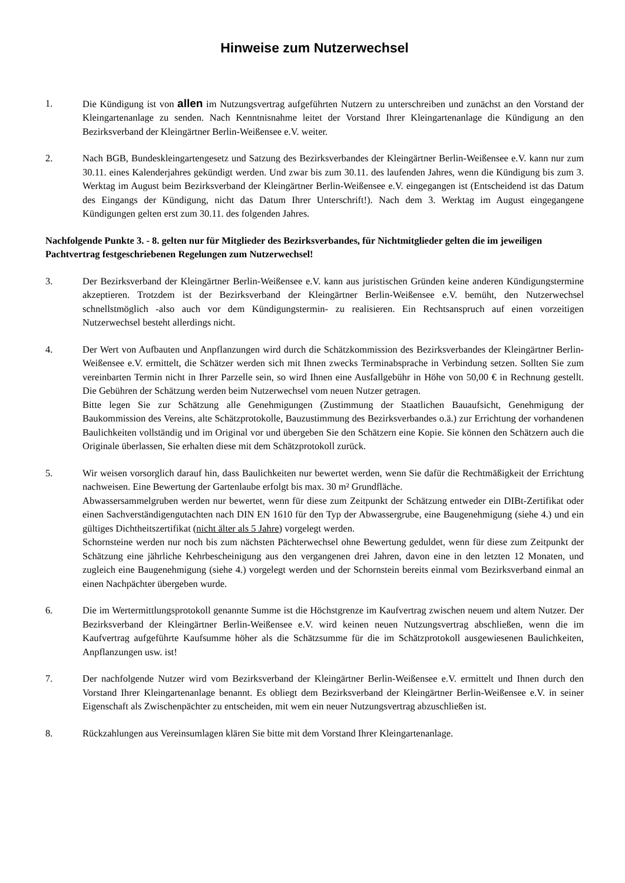Hinweise zum Nutzerwechsel
1. Die Kündigung ist von allen im Nutzungsvertrag aufgeführten Nutzern zu unterschreiben und zunächst an den Vorstand der Kleingartenanlage zu senden. Nach Kenntnisnahme leitet der Vorstand Ihrer Kleingartenanlage die Kündigung an den Bezirksverband der Kleingärtner Berlin-Weißensee e.V. weiter.
2. Nach BGB, Bundeskleingartengesetz und Satzung des Bezirksverbandes der Kleingärtner Berlin-Weißensee e.V. kann nur zum 30.11. eines Kalenderjahres gekündigt werden. Und zwar bis zum 30.11. des laufenden Jahres, wenn die Kündigung bis zum 3. Werktag im August beim Bezirksverband der Kleingärtner Berlin-Weißensee e.V. eingegangen ist (Entscheidend ist das Datum des Eingangs der Kündigung, nicht das Datum Ihrer Unterschrift!). Nach dem 3. Werktag im August eingegangene Kündigungen gelten erst zum 30.11. des folgenden Jahres.
Nachfolgende Punkte 3. - 8. gelten nur für Mitglieder des Bezirksverbandes, für Nichtmitglieder gelten die im jeweiligen Pachtvertrag festgeschriebenen Regelungen zum Nutzerwechsel!
3. Der Bezirksverband der Kleingärtner Berlin-Weißensee e.V. kann aus juristischen Gründen keine anderen Kündigungstermine akzeptieren. Trotzdem ist der Bezirksverband der Kleingärtner Berlin-Weißensee e.V. bemüht, den Nutzerwechsel schnellstmöglich -also auch vor dem Kündigungstermin- zu realisieren. Ein Rechtsanspruch auf einen vorzeitigen Nutzerwechsel besteht allerdings nicht.
4. Der Wert von Aufbauten und Anpflanzungen wird durch die Schätzkommission des Bezirksverbandes der Kleingärtner Berlin-Weißensee e.V. ermittelt, die Schätzer werden sich mit Ihnen zwecks Terminabsprache in Verbindung setzen. Sollten Sie zum vereinbarten Termin nicht in Ihrer Parzelle sein, so wird Ihnen eine Ausfallgebühr in Höhe von 50,00 € in Rechnung gestellt. Die Gebühren der Schätzung werden beim Nutzerwechsel vom neuen Nutzer getragen.
Bitte legen Sie zur Schätzung alle Genehmigungen (Zustimmung der Staatlichen Bauaufsicht, Genehmigung der Baukommission des Vereins, alte Schätzprotokolle, Bauzustimmung des Bezirksverbandes o.ä.) zur Errichtung der vorhandenen Baulichkeiten vollständig und im Original vor und übergeben Sie den Schätzern eine Kopie. Sie können den Schätzern auch die Originale überlassen, Sie erhalten diese mit dem Schätzprotokoll zurück.
5. Wir weisen vorsorglich darauf hin, dass Baulichkeiten nur bewertet werden, wenn Sie dafür die Rechtmäßigkeit der Errichtung nachweisen. Eine Bewertung der Gartenlaube erfolgt bis max. 30 m² Grundfläche.
Abwassersammelgruben werden nur bewertet, wenn für diese zum Zeitpunkt der Schätzung entweder ein DIBt-Zertifikat oder einen Sachverständigengutachten nach DIN EN 1610 für den Typ der Abwassergrube, eine Baugenehmigung (siehe 4.) und ein gültiges Dichtheitszertifikat (nicht älter als 5 Jahre) vorgelegt werden.
Schornsteine werden nur noch bis zum nächsten Pächterwechsel ohne Bewertung geduldet, wenn für diese zum Zeitpunkt der Schätzung eine jährliche Kehrbescheinigung aus den vergangenen drei Jahren, davon eine in den letzten 12 Monaten, und zugleich eine Baugenehmigung (siehe 4.) vorgelegt werden und der Schornstein bereits einmal vom Bezirksverband einmal an einen Nachpächter übergeben wurde.
6. Die im Wertermittlungsprotokoll genannte Summe ist die Höchstgrenze im Kaufvertrag zwischen neuem und altem Nutzer. Der Bezirksverband der Kleingärtner Berlin-Weißensee e.V. wird keinen neuen Nutzungsvertrag abschließen, wenn die im Kaufvertrag aufgeführte Kaufsumme höher als die Schätzsumme für die im Schätzprotokoll ausgewiesenen Baulichkeiten, Anpflanzungen usw. ist!
7. Der nachfolgende Nutzer wird vom Bezirksverband der Kleingärtner Berlin-Weißensee e.V. ermittelt und Ihnen durch den Vorstand Ihrer Kleingartenanlage benannt. Es obliegt dem Bezirksverband der Kleingärtner Berlin-Weißensee e.V. in seiner Eigenschaft als Zwischenpächter zu entscheiden, mit wem ein neuer Nutzungsvertrag abzuschließen ist.
8. Rückzahlungen aus Vereinsumlagen klären Sie bitte mit dem Vorstand Ihrer Kleingartenanlage.